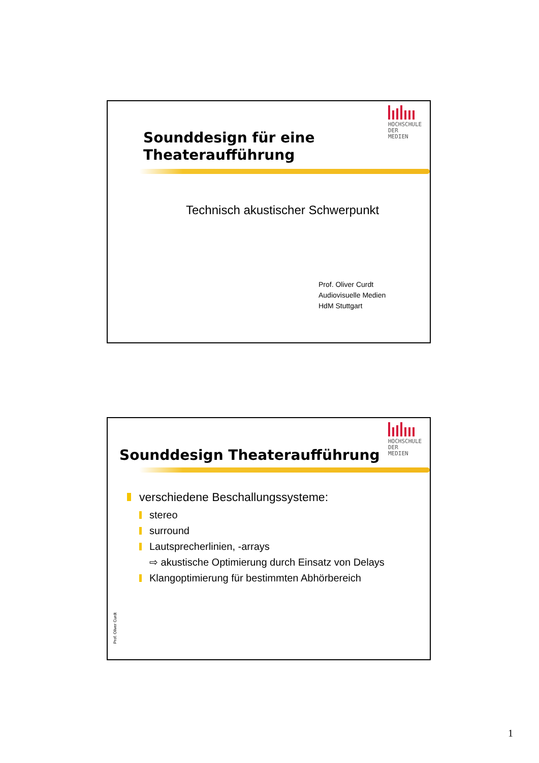HOCHSCHULE
DER MEDIEN
Sounddesign für eine
Theateraufführung
Technisch akustischer Schwerpunkt
Prof. Oliver Curdt
Audiovisuelle Medien
HdM Stuttgart
HOCHSCHULE
DER MEDIEN
Sounddesign Theateraufführung
verschiedene Beschallungssysteme:
stereo
surround
Lautsprecherlinien, -arrays
⇨ akustische Optimierung durch Einsatz von Delays
Klangoptimierung für bestimmten Abhörbereich
Prof. Oliver Curdt
1